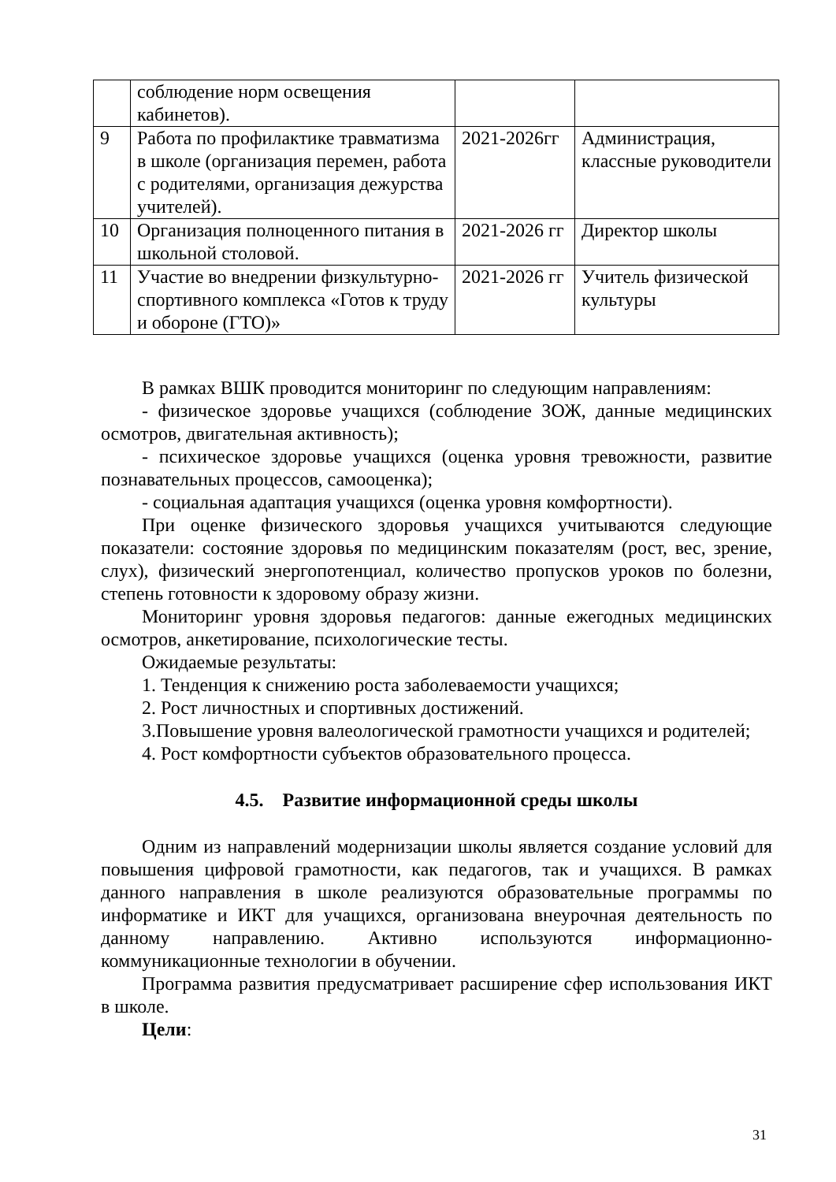| | соблюдение норм освещения кабинетов). | | |
| 9 | Работа по профилактике травматизма в школе (организация перемен, работа с родителями, организация дежурства учителей). | 2021-2026гг | Администрация, классные руководители |
| 10 | Организация полноценного питания в школьной столовой. | 2021-2026 гг | Директор школы |
| 11 | Участие во внедрении физкультурно-спортивного комплекса «Готов к труду и обороне (ГТО)» | 2021-2026 гг | Учитель физической культуры |
В рамках ВШК проводится мониторинг по следующим направлениям:
- физическое здоровье учащихся (соблюдение ЗОЖ, данные медицинских осмотров, двигательная активность);
- психическое здоровье учащихся (оценка уровня тревожности, развитие познавательных процессов, самооценка);
- социальная адаптация учащихся (оценка уровня комфортности).
При оценке физического здоровья учащихся учитываются следующие показатели: состояние здоровья по медицинским показателям (рост, вес, зрение, слух), физический энергопотенциал, количество пропусков уроков по болезни, степень готовности к здоровому образу жизни.
Мониторинг уровня здоровья педагогов: данные ежегодных медицинских осмотров, анкетирование, психологические тесты.
Ожидаемые результаты:
1. Тенденция к снижению роста заболеваемости учащихся;
2. Рост личностных и спортивных достижений.
3.Повышение уровня валеологической грамотности учащихся и родителей;
4. Рост комфортности субъектов образовательного процесса.
4.5. Развитие информационной среды школы
Одним из направлений модернизации школы является создание условий для повышения цифровой грамотности, как педагогов, так и учащихся. В рамках данного направления в школе реализуются образовательные программы по информатике и ИКТ для учащихся, организована внеурочная деятельность по данному направлению. Активно используются информационно-коммуникационные технологии в обучении.
Программа развития предусматривает расширение сфер использования ИКТ в школе.
Цели:
31